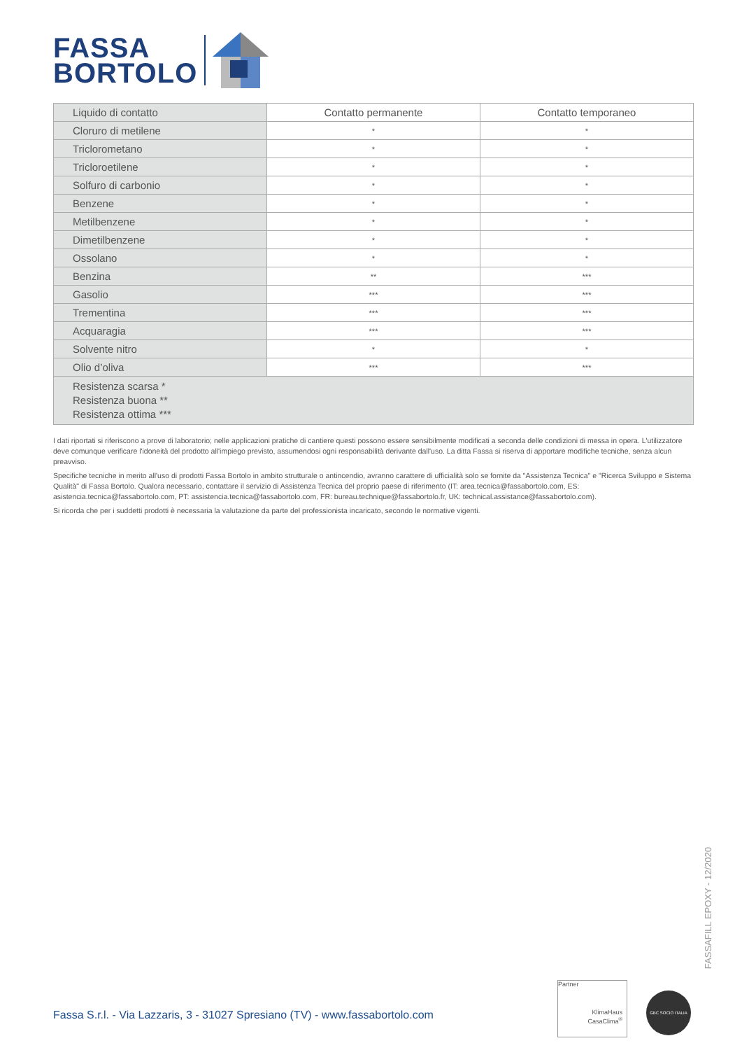FASSA
BORTOLO
| Liquido di contatto | Contatto permanente | Contatto temporaneo |
| --- | --- | --- |
| Cloruro di metilene | * | * |
| Triclorometano | * | * |
| Tricloroetilene | * | * |
| Solfuro di carbonio | * | * |
| Benzene | * | * |
| Metilbenzene | * | * |
| Dimetilbenzene | * | * |
| Ossolano | * | * |
| Benzina | ** | *** |
| Gasolio | *** | *** |
| Trementina | *** | *** |
| Acquaragia | *** | *** |
| Solvente nitro | * | * |
| Olio d’oliva | *** | *** |
| Resistenza scarsa * Resistenza buona ** Resistenza ottima *** | | |
I dati riportati si riferiscono a prove di laboratorio; nelle applicazioni pratiche di cantiere questi possono essere sensibilmente modificati a seconda delle condizioni di messa in opera. L'utilizzatore deve comunque verificare l'idoneità del prodotto all'impiego previsto, assumendosi ogni responsabilità derivante dall'uso. La ditta Fassa si riserva di apportare modifiche tecniche, senza alcun preavviso.
Specifiche tecniche in merito all'uso di prodotti Fassa Bortolo in ambito strutturale o antincendio, avranno carattere di ufficialità solo se fornite da "Assistenza Tecnica" e "Ricerca Sviluppo e Sistema Qualità" di Fassa Bortolo. Qualora necessario, contattare il servizio di Assistenza Tecnica del proprio paese di riferimento (IT: area.tecnica@fassabortolo.com, ES: asistencia.tecnica@fassabortolo.com, PT: assistencia.tecnica@fassabortolo.com, FR: bureau.technique@fassabortolo.fr, UK: technical.assistance@fassabortolo.com).
Si ricorda che per i suddetti prodotti è necessaria la valutazione da parte del professionista incaricato, secondo le normative vigenti.
FASSAFILL EPOXY - 12/2020
Fassa S.r.l. - Via Lazzaris, 3 - 31027 Spresiano (TV) - www.fassabortolo.com
Partner
KlimaHaus
CasaClima<sup>®</sup>
GBC SOCIO ITALIA